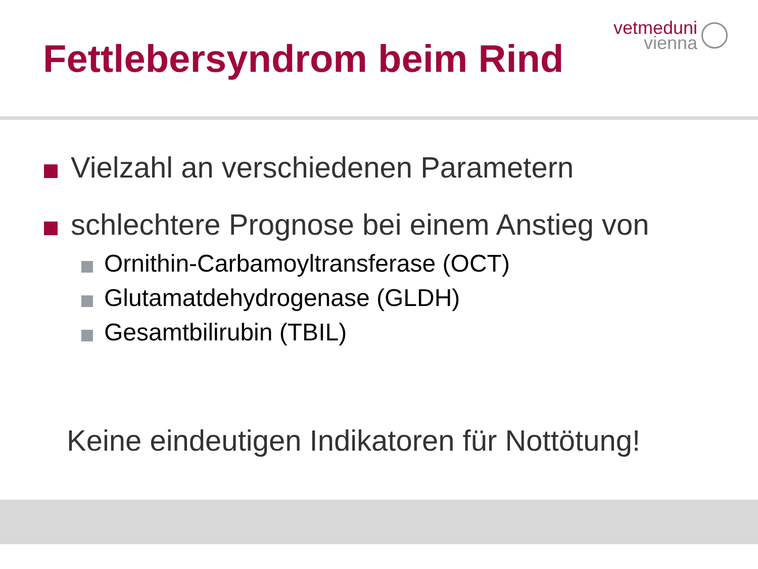vetmeduni
vienna
Fettlebersyndrom beim Rind
Vielzahl an verschiedenen Parametern
schlechtere Prognose bei einem Anstieg von
Ornithin-Carbamoyltransferase (OCT)
Glutamatdehydrogenase (GLDH)
Gesamtbilirubin (TBIL)
Keine eindeutigen Indikatoren für Nottötung!